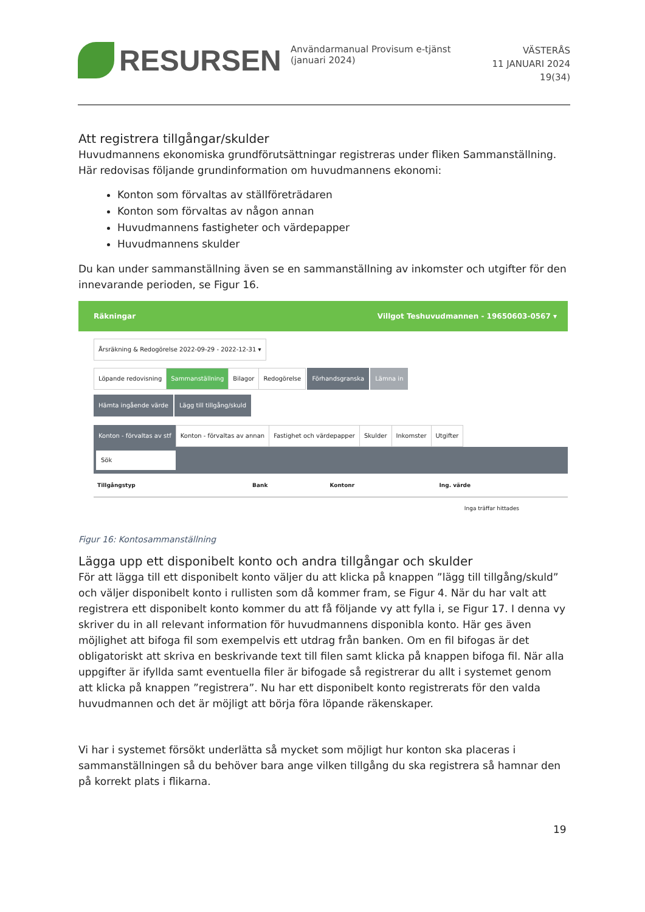RESURSEN
Användarmanual Provisum e-tjänst (januari 2024)
VÄSTERÅS
11 JANUARI 2024
19(34)
Att registrera tillgångar/skulder
Huvudmannens ekonomiska grundförutsättningar registreras under fliken Sammanställning. Här redovisas följande grundinformation om huvudmannens ekonomi:
Konton som förvaltas av ställföreträdaren
Konton som förvaltas av någon annan
Huvudmannens fastigheter och värdepapper
Huvudmannens skulder
Du kan under sammanställning även se en sammanställning av inkomster och utgifter för den innevarande perioden, se Figur 16.
Räkningar Villgot Teshuvudmannen - 19650603-0567 ▾
Årsräkning & Redogörelse 2022-09-29 - 2022-12-31 ▾
Löpande redovisning Sammanställning Bilagor Redogörelse Förhandsgranska Lämna in
Hämta ingående värde Lägg till tillgång/skuld
Konton - förvaltas av stf Konton - förvaltas av annan Fastighet och värdepapper Skulder Inkomster Utgifter
Sök
| Tillgångstyp | Bank | Kontonr | Ing. värde |
| --- | --- | --- | --- |
| Inga träffar hittades | | | |
Figur 16: Kontosammanställning
Lägga upp ett disponibelt konto och andra tillgångar och skulder
För att lägga till ett disponibelt konto väljer du att klicka på knappen ”lägg till tillgång/skuld” och väljer disponibelt konto i rullisten som då kommer fram, se Figur 4. När du har valt att registrera ett disponibelt konto kommer du att få följande vy att fylla i, se Figur 17. I denna vy skriver du in all relevant information för huvudmannens disponibla konto. Här ges även möjlighet att bifoga fil som exempelvis ett utdrag från banken. Om en fil bifogas är det obligatoriskt att skriva en beskrivande text till filen samt klicka på knappen bifoga fil. När alla uppgifter är ifyllda samt eventuella filer är bifogade så registrerar du allt i systemet genom att klicka på knappen ”registrera”. Nu har ett disponibelt konto registrerats för den valda huvudmannen och det är möjligt att börja föra löpande räkenskaper.
Vi har i systemet försökt underlätta så mycket som möjligt hur konton ska placeras i sammanställningen så du behöver bara ange vilken tillgång du ska registrera så hamnar den på korrekt plats i flikarna.
19